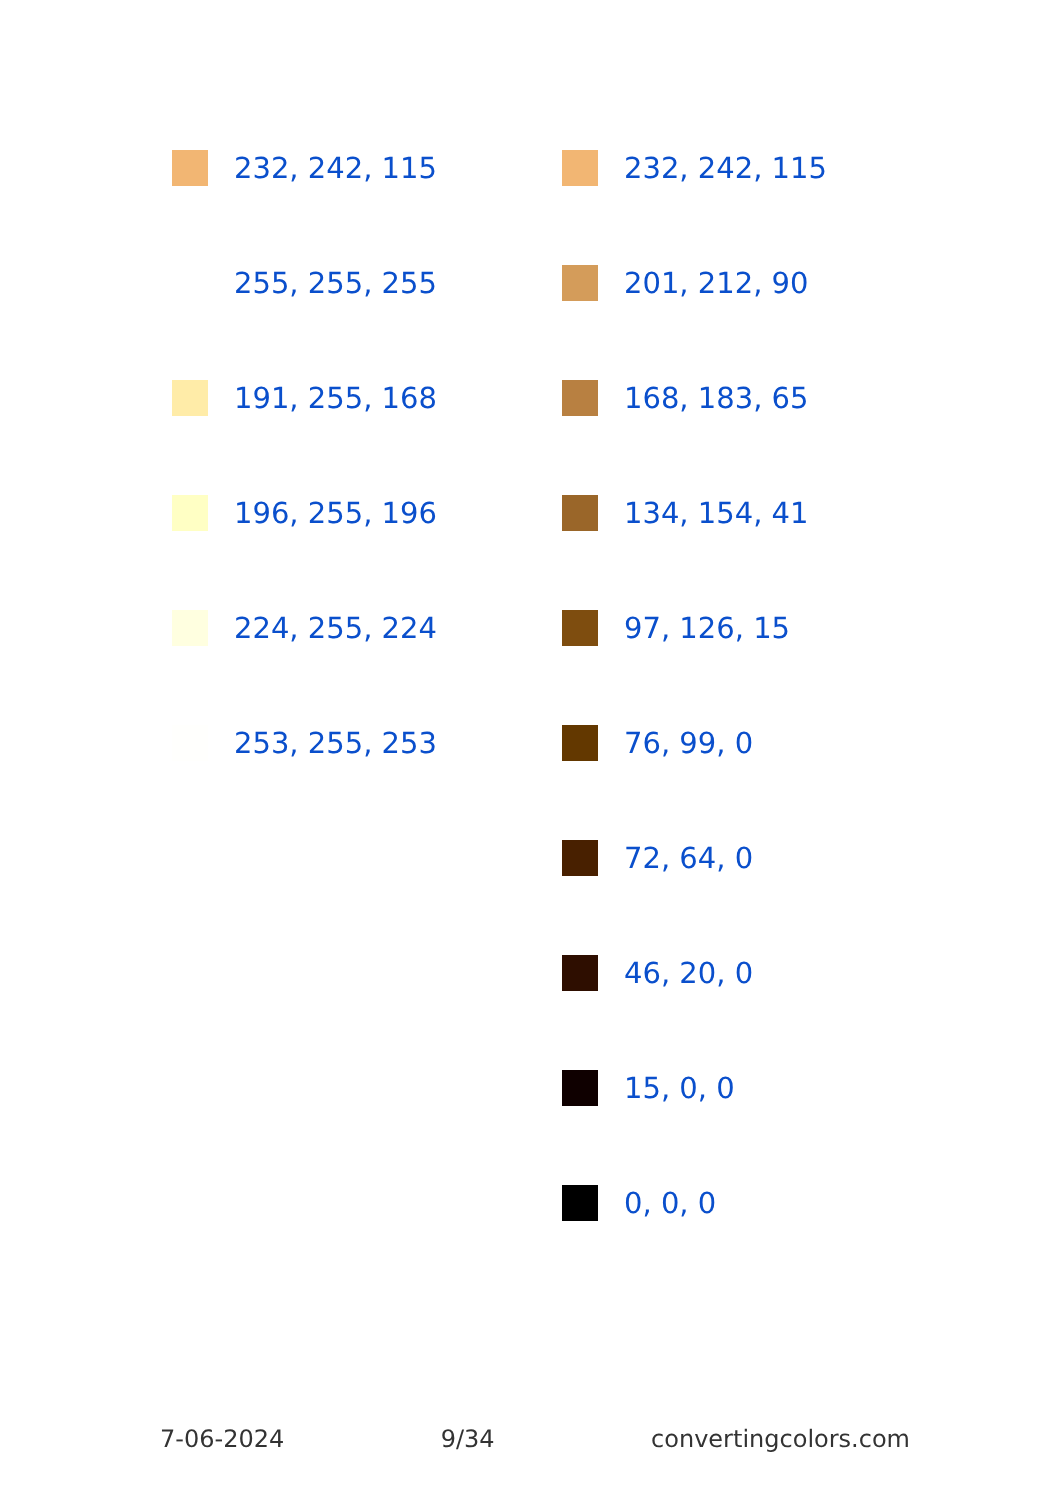232, 242, 115
255, 255, 255
191, 255, 168
196, 255, 196
224, 255, 224
253, 255, 253
232, 242, 115
201, 212, 90
168, 183, 65
134, 154, 41
97, 126, 15
76, 99, 0
72, 64, 0
46, 20, 0
15, 0, 0
0, 0, 0
7-06-2024 9/34 convertingcolors.com